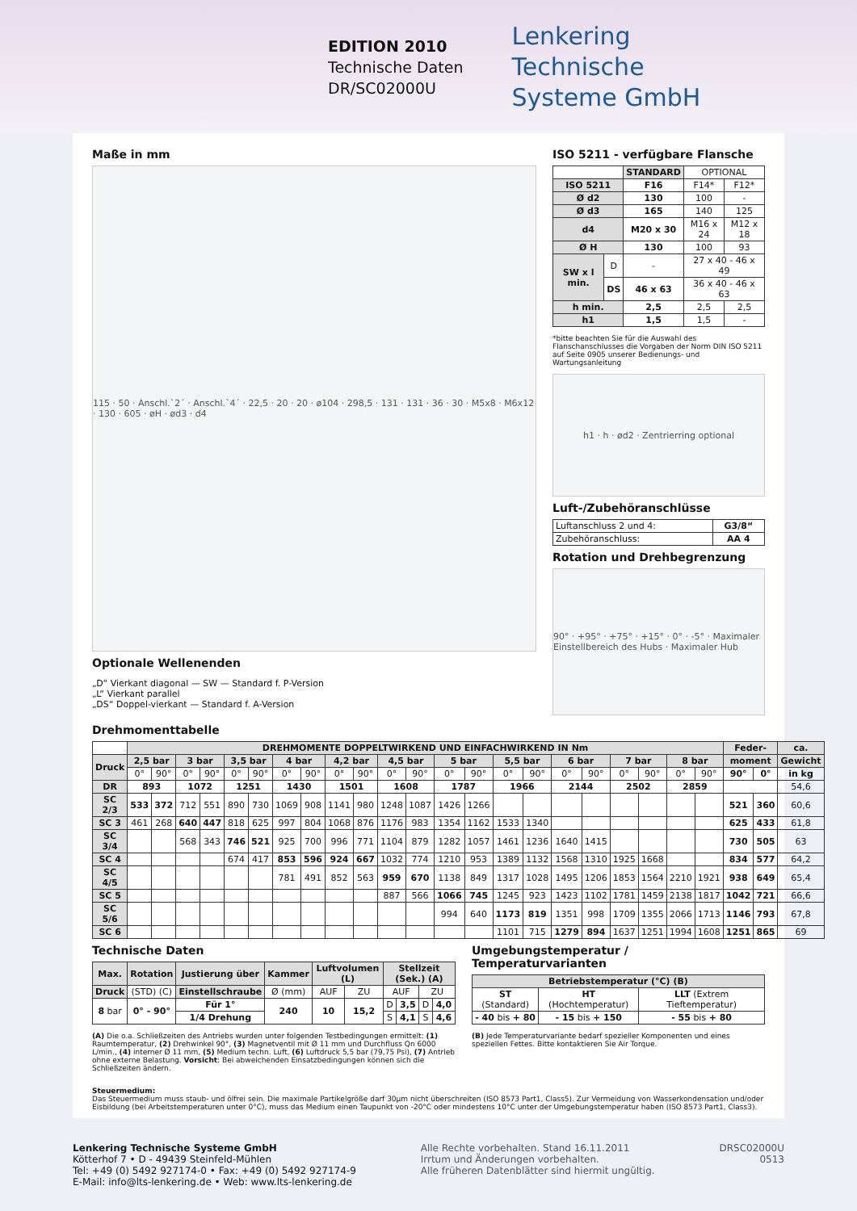EDITION 2010
Technische Daten
DR/SC02000U
Lenkering
Technische
Systeme GmbH
Maße in mm
115 · 50 · Anschl.`2´ · Anschl.`4´ · 22,5 · 20 · 20 · ø104 · 298,5 · 131 · 131 · 36 · 30 · M5x8 · M6x12 · 130 · 605 · øH · ød3 · d4
Optionale Wellenenden
„D“ Vierkant diagonal — SW — Standard f. P-Version
„L“ Vierkant parallel
„DS“ Doppel-vierkant — Standard f. A-Version
ISO 5211 - verfügbare Flansche
| | | STANDARD | OPTIONAL | |
| ISO 5211 | | F16 | F14* | F12* |
| Ø d2 | | 130 | 100 | - |
| Ø d3 | | 165 | 140 | 125 |
| d4 | | M20 x 30 | M16 x 24 | M12 x 18 |
| Ø H | | 130 | 100 | 93 |
| SW x l min. | D | - | 27 x 40 - 46 x 49 | |
| | DS | 46 x 63 | 36 x 40 - 46 x 63 | |
| h min. | | 2,5 | 2,5 | 2,5 |
| h1 | | 1,5 | 1,5 | - |
*bitte beachten Sie für die Auswahl des Flanschanschlusses die Vorgaben der Norm DIN ISO 5211 auf Seite 0905 unserer Bedienungs- und Wartungsanleitung
h1 · h · ød2 · Zentrierring optional
Luft-/Zubehöranschlüsse
| Luftanschluss 2 und 4: | G3/8“ |
| Zubehöranschluss: | AA 4 |
Rotation und Drehbegrenzung
90° · +95° · +75° · +15° · 0° · -5° · Maximaler Einstellbereich des Hubs · Maximaler Hub
Drehmomenttabelle
| | DREHMOMENTE DOPPELTWIRKEND UND EINFACHWIRKEND IN Nm | | | | | | | | | | | | | | | | | | | | | | Feder- | | ca. |
| Druck | 2,5 bar | | 3 bar | | 3,5 bar | | 4 bar | | 4,2 bar | | 4,5 bar | | 5 bar | | 5,5 bar | | 6 bar | | 7 bar | | 8 bar | | moment | | Gewicht |
| | 0° | 90° | 0° | 90° | 0° | 90° | 0° | 90° | 0° | 90° | 0° | 90° | 0° | 90° | 0° | 90° | 0° | 90° | 0° | 90° | 0° | 90° | 90° | 0° | in kg |
| DR | 893 | | 1072 | | 1251 | | 1430 | | 1501 | | 1608 | | 1787 | | 1966 | | 2144 | | 2502 | | 2859 | | | | 54,6 |
| SC 2/3 | 533 | 372 | 712 | 551 | 890 | 730 | 1069 | 908 | 1141 | 980 | 1248 | 1087 | 1426 | 1266 | | | | | | | | | 521 | 360 | 60,6 |
| SC 3 | 461 | 268 | 640 | 447 | 818 | 625 | 997 | 804 | 1068 | 876 | 1176 | 983 | 1354 | 1162 | 1533 | 1340 | | | | | | | 625 | 433 | 61,8 |
| SC 3/4 | | | 568 | 343 | 746 | 521 | 925 | 700 | 996 | 771 | 1104 | 879 | 1282 | 1057 | 1461 | 1236 | 1640 | 1415 | | | | | 730 | 505 | 63 |
| SC 4 | | | | | 674 | 417 | 853 | 596 | 924 | 667 | 1032 | 774 | 1210 | 953 | 1389 | 1132 | 1568 | 1310 | 1925 | 1668 | | | 834 | 577 | 64,2 |
| SC 4/5 | | | | | | | 781 | 491 | 852 | 563 | 959 | 670 | 1138 | 849 | 1317 | 1028 | 1495 | 1206 | 1853 | 1564 | 2210 | 1921 | 938 | 649 | 65,4 |
| SC 5 | | | | | | | | | | | 887 | 566 | 1066 | 745 | 1245 | 923 | 1423 | 1102 | 1781 | 1459 | 2138 | 1817 | 1042 | 721 | 66,6 |
| SC 5/6 | | | | | | | | | | | | | 994 | 640 | 1173 | 819 | 1351 | 998 | 1709 | 1355 | 2066 | 1713 | 1146 | 793 | 67,8 |
| SC 6 | | | | | | | | | | | | | | | 1101 | 715 | 1279 | 894 | 1637 | 1251 | 1994 | 1608 | 1251 | 865 | 69 |
Technische Daten
| Max. | Rotation | Justierung über | Kammer | Luftvolumen (L) | | Stellzeit (Sek.) (A) | | | |
| --- | --- | --- | --- | --- | --- | --- | --- | --- | --- |
| Druck | (STD) (C) | Einstellschraube | Ø (mm) | AUF | ZU | AUF | | ZU | |
| 8 bar | 0° - 90° | Für 1° | 240 | 10 | 15,2 | D | 3,5 | D | 4,0 |
| | | 1/4 Drehung | | | | S | 4,1 | S | 4,6 |
(A) Die o.a. Schließzeiten des Antriebs wurden unter folgenden Testbedingungen ermittelt: (1) Raumtemperatur, (2) Drehwinkel 90°, (3) Magnetventil mit Ø 11 mm und Durchfluss Qn 6000 L/min., (4) interner Ø 11 mm, (5) Medium techn. Luft, (6) Luftdruck 5,5 bar (79,75 Psi), (7) Antrieb ohne externe Belastung. Vorsicht: Bei abweichenden Einsatzbedingungen können sich die Schließzeiten ändern.
Umgebungstemperatur / Temperaturvarianten
| Betriebstemperatur (°C) (B) | | |
| --- | --- | --- |
| ST (Standard) | HT (Hochtemperatur) | LLT (Extrem Tieftemperatur) |
| - 40 bis + 80 | - 15 bis + 150 | - 55 bis + 80 |
(B) Jede Temperaturvariante bedarf spezieller Komponenten und eines speziellen Fettes. Bitte kontaktieren Sie Air Torque.
Steuermedium:
Das Steuermedium muss staub- und ölfrei sein. Die maximale Partikelgröße darf 30µm nicht überschreiten (ISO 8573 Part1, Class5). Zur Vermeidung von Wasserkondensation und/oder Eisbildung (bei Arbeitstemperaturen unter 0°C), muss das Medium einen Taupunkt von -20°C oder mindestens 10°C unter der Umgebungstemperatur haben (ISO 8573 Part1, Class3).
Lenkering Technische Systeme GmbH
Kötterhof 7 • D - 49439 Steinfeld-Mühlen
Tel: +49 (0) 5492 927174-0 • Fax: +49 (0) 5492 927174-9
E-Mail: info@lts-lenkering.de • Web: www.lts-lenkering.de
Alle Rechte vorbehalten. Stand 16.11.2011
Irrtum und Änderungen vorbehalten.
Alle früheren Datenblätter sind hiermit ungültig.
DRSC02000U
0513